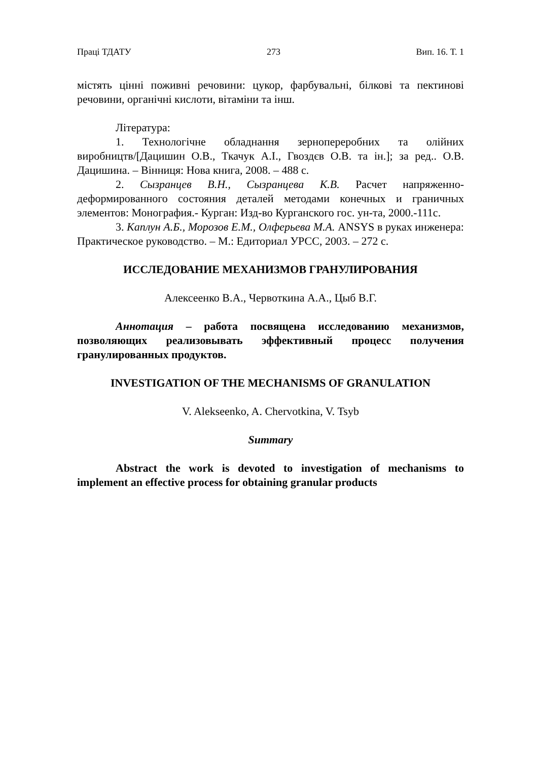Праці ТДАТУ 273 Вип. 16. Т. 1
містять цінні поживні речовини: цукор, фарбувальні, білкові та пектинові речовини, органічні кислоти, вітаміни та інш.
Література:
1. Технологічне обладнання зернопереробних та олійних виробництв/[Дацишин О.В., Ткачук А.І., Гвоздєв О.В. та ін.]; за ред.. О.В. Дацишина. – Вінниця: Нова книга, 2008. – 488 с.
2. Сызранцев В.Н., Сызранцева К.В. Расчет напряженно-деформированного состояния деталей методами конечных и граничных элементов: Монография.- Курган: Изд-во Курганского гос. ун-та, 2000.-111с.
3. Каплун А.Б., Морозов Е.М., Олферьева М.А. ANSYS в руках инженера: Практическое руководство. – М.: Едиториал УРСС, 2003. – 272 с.
ИССЛЕДОВАНИЕ МЕХАНИЗМОВ ГРАНУЛИРОВАНИЯ
Алексеенко В.А., Червоткина А.А., Цыб В.Г.
Аннотация – работа посвящена исследованию механизмов, позволяющих реализовывать эффективный процесс получения гранулированных продуктов.
INVESTIGATION OF THE MECHANISMS OF GRANULATION
V. Alekseenko, A. Chervotkina, V. Tsyb
Summary
Abstract the work is devoted to investigation of mechanisms to implement an effective process for obtaining granular products